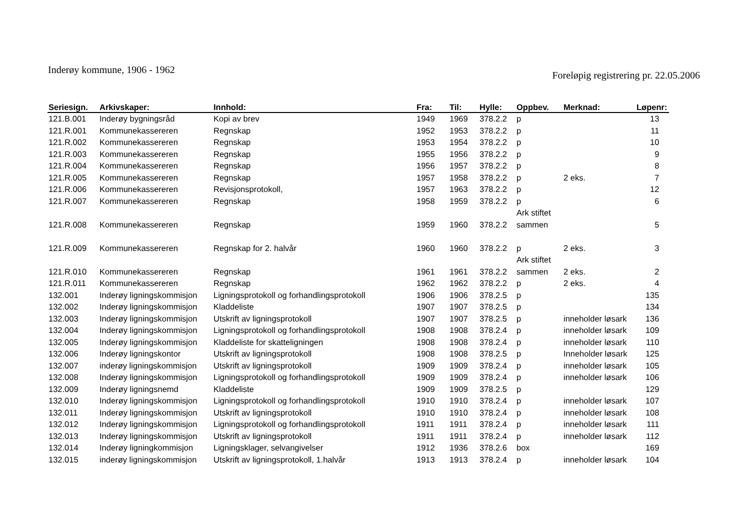Inderøy kommune, 1906 - 1962
Foreløpig registrering pr. 22.05.2006
| Seriesign. | Arkivskaper: | Innhold: | Fra: | Til: | Hylle: | Oppbev. | Merknad: | Løpenr: |
| --- | --- | --- | --- | --- | --- | --- | --- | --- |
| 121.B.001 | Inderøy bygningsråd | Kopi av brev | 1949 | 1969 | 378.2.2 | p | | 13 |
| 121.R.001 | Kommunekassereren | Regnskap | 1952 | 1953 | 378.2.2 | p | | 11 |
| 121.R.002 | Kommunekassereren | Regnskap | 1953 | 1954 | 378.2.2 | p | | 10 |
| 121.R.003 | Kommunekassereren | Regnskap | 1955 | 1956 | 378.2.2 | p | | 9 |
| 121.R.004 | Kommunekassereren | Regnskap | 1956 | 1957 | 378.2.2 | p | | 8 |
| 121.R.005 | Kommunekassereren | Regnskap | 1957 | 1958 | 378.2.2 | p | 2 eks. | 7 |
| 121.R.006 | Kommunekassereren | Revisjonsprotokoll, | 1957 | 1963 | 378.2.2 | p | | 12 |
| 121.R.007 | Kommunekassereren | Regnskap | 1958 | 1959 | 378.2.2 | p | | 6 |
| 121.R.008 | Kommunekassereren | Regnskap | 1959 | 1960 | 378.2.2 | Ark stiftet sammen | | 5 |
| 121.R.009 | Kommunekassereren | Regnskap for 2. halvår | 1960 | 1960 | 378.2.2 | p | 2 eks. | 3 |
| 121.R.010 | Kommunekassereren | Regnskap | 1961 | 1961 | 378.2.2 | Ark stiftet sammen | 2 eks. | 2 |
| 121.R.011 | Kommunekassereren | Regnskap | 1962 | 1962 | 378.2.2 | p | 2 eks. | 4 |
| 132.001 | Inderøy ligningskommisjon | Ligningsprotokoll og forhandlingsprotokoll | 1906 | 1906 | 378.2.5 | p | | 135 |
| 132.002 | Inderøy ligningskommisjon | Kladdeliste | 1907 | 1907 | 378.2.5 | p | | 134 |
| 132.003 | Inderøy ligningskommisjon | Utskrift av ligningsprotokoll | 1907 | 1907 | 378.2.5 | p | inneholder løsark | 136 |
| 132.004 | Inderøy ligningskommisjon | Ligningsprotokoll og forhandlingsprotokoll | 1908 | 1908 | 378.2.4 | p | inneholder løsark | 109 |
| 132.005 | Inderøy ligningskommisjon | Kladdeliste for skatteligningen | 1908 | 1908 | 378.2.4 | p | inneholder løsark | 110 |
| 132.006 | Inderøy ligningskontor | Utskrift av ligningsprotokoll | 1908 | 1908 | 378.2.5 | p | Inneholder løsark | 125 |
| 132.007 | inderøy ligningskommisjon | Utskrift av ligningsprotokoll | 1909 | 1909 | 378.2.4 | p | inneholder løsark | 105 |
| 132.008 | Inderøy ligningskommisjon | Ligningsprotokoll og forhandlingsprotokoll | 1909 | 1909 | 378.2.4 | p | inneholder løsark | 106 |
| 132.009 | Inderøy ligningsnemd | Kladdeliste | 1909 | 1909 | 378.2.5 | p | | 129 |
| 132.010 | Inderøy ligningskommisjon | Ligningsprotokoll og forhandlingsprotokoll | 1910 | 1910 | 378.2.4 | p | inneholder løsark | 107 |
| 132.011 | Inderøy ligningskommisjon | Utskrift av ligningsprotokoll | 1910 | 1910 | 378.2.4 | p | inneholder løsark | 108 |
| 132.012 | Inderøy ligningskommisjon | Ligningsprotokoll og forhandlingsprotokoll | 1911 | 1911 | 378.2.4 | p | inneholder løsark | 111 |
| 132.013 | Inderøy ligningskommisjon | Utskrift av ligningsprotokoll | 1911 | 1911 | 378.2.4 | p | inneholder løsark | 112 |
| 132.014 | Inderøy ligningkommisjon | Ligningsklager, selvangivelser | 1912 | 1936 | 378.2.6 | box | | 169 |
| 132.015 | inderøy ligningskommisjon | Utskrift av ligningsprotokoll, 1.halvår | 1913 | 1913 | 378.2.4 | p | inneholder løsark | 104 |